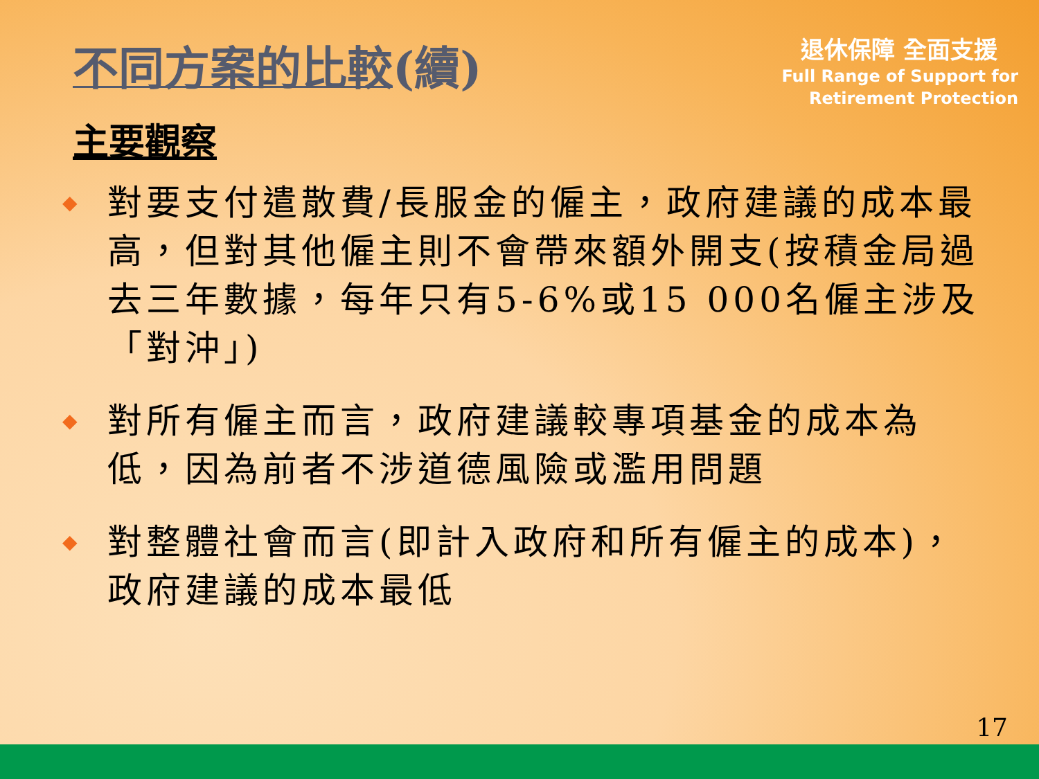不同方案的比較(續)
退休保障 全面支援
Full Range of Support for
Retirement Protection
主要觀察
◆ 對要支付遣散費/長服金的僱主，政府建議的成本最高，但對其他僱主則不會帶來額外開支(按積金局過去三年數據，每年只有5-6%或15 000名僱主涉及「對沖」)
◆ 對所有僱主而言，政府建議較專項基金的成本為低，因為前者不涉道德風險或濫用問題
◆ 對整體社會而言(即計入政府和所有僱主的成本)，政府建議的成本最低
17